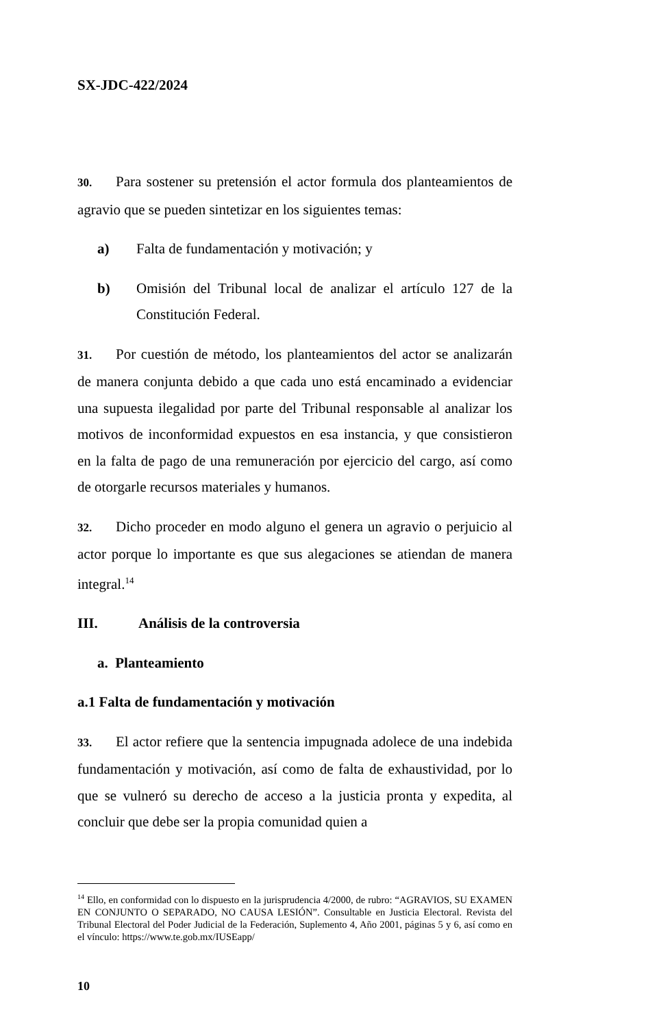SX-JDC-422/2024
30. Para sostener su pretensión el actor formula dos planteamientos de agravio que se pueden sintetizar en los siguientes temas:
a) Falta de fundamentación y motivación; y
b) Omisión del Tribunal local de analizar el artículo 127 de la Constitución Federal.
31. Por cuestión de método, los planteamientos del actor se analizarán de manera conjunta debido a que cada uno está encaminado a evidenciar una supuesta ilegalidad por parte del Tribunal responsable al analizar los motivos de inconformidad expuestos en esa instancia, y que consistieron en la falta de pago de una remuneración por ejercicio del cargo, así como de otorgarle recursos materiales y humanos.
32. Dicho proceder en modo alguno el genera un agravio o perjuicio al actor porque lo importante es que sus alegaciones se atiendan de manera integral.<sup>14</sup>
III. Análisis de la controversia
a. Planteamiento
a.1 Falta de fundamentación y motivación
33. El actor refiere que la sentencia impugnada adolece de una indebida fundamentación y motivación, así como de falta de exhaustividad, por lo que se vulneró su derecho de acceso a la justicia pronta y expedita, al concluir que debe ser la propia comunidad quien a
<sup>14</sup> Ello, en conformidad con lo dispuesto en la jurisprudencia 4/2000, de rubro: “AGRAVIOS, SU EXAMEN EN CONJUNTO O SEPARADO, NO CAUSA LESIÓN”. Consultable en Justicia Electoral. Revista del Tribunal Electoral del Poder Judicial de la Federación, Suplemento 4, Año 2001, páginas 5 y 6, así como en el vínculo: https://www.te.gob.mx/IUSEapp/
10